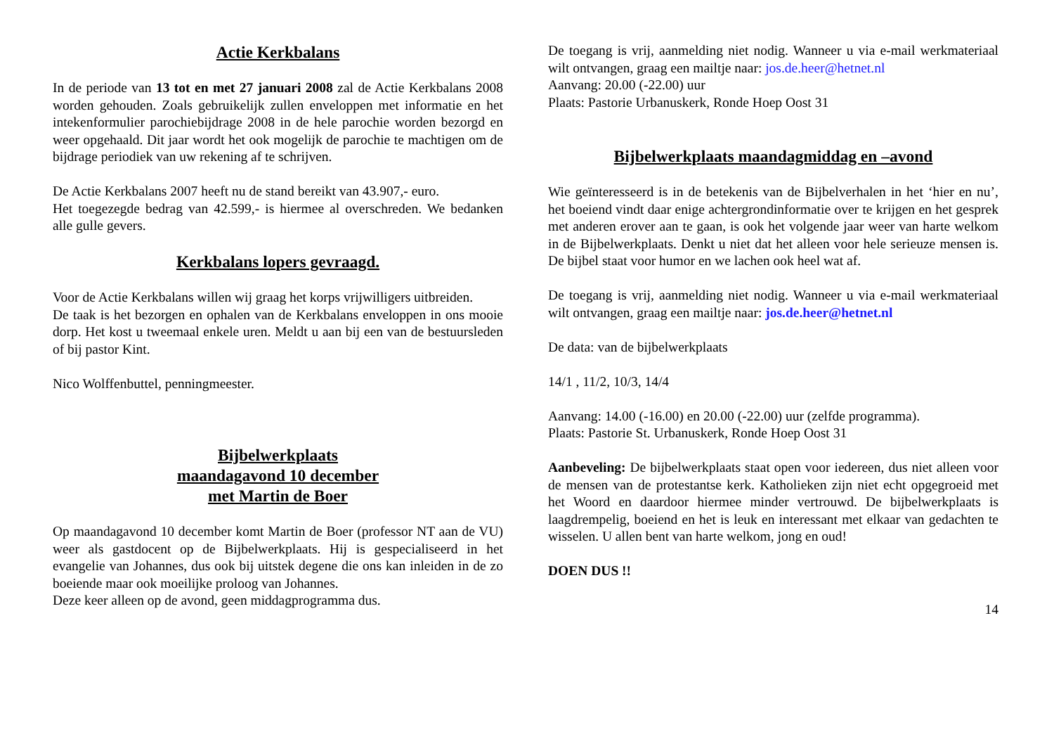Actie Kerkbalans
In de periode van 13 tot en met 27 januari 2008 zal de Actie Kerkbalans 2008 worden gehouden. Zoals gebruikelijk zullen enveloppen met informatie en het intekenformulier parochiebijdrage 2008 in de hele parochie worden bezorgd en weer opgehaald. Dit jaar wordt het ook mogelijk de parochie te machtigen om de bijdrage periodiek van uw rekening af te schrijven.
De Actie Kerkbalans 2007 heeft nu de stand bereikt van 43.907,- euro.
Het toegezegde bedrag van 42.599,- is hiermee al overschreden. We bedanken alle gulle gevers.
Kerkbalans lopers gevraagd.
Voor de Actie Kerkbalans willen wij graag het korps vrijwilligers uitbreiden.
De taak is het bezorgen en ophalen van de Kerkbalans enveloppen in ons mooie dorp. Het kost u tweemaal enkele uren. Meldt u aan bij een van de bestuursleden of bij pastor Kint.
Nico Wolffenbuttel, penningmeester.
Bijbelwerkplaats
maandagavond 10 december
met Martin de Boer
Op maandagavond 10 december komt Martin de Boer (professor NT aan de VU) weer als gastdocent op de Bijbelwerkplaats. Hij is gespecialiseerd in het evangelie van Johannes, dus ook bij uitstek degene die ons kan inleiden in de zo boeiende maar ook moeilijke proloog van Johannes.
Deze keer alleen op de avond, geen middagprogramma dus.
De toegang is vrij, aanmelding niet nodig. Wanneer u via e-mail werkmateriaal wilt ontvangen, graag een mailtje naar: jos.de.heer@hetnet.nl
Aanvang: 20.00 (-22.00) uur
Plaats: Pastorie Urbanuskerk, Ronde Hoep Oost 31
Bijbelwerkplaats maandagmiddag en –avond
Wie geïnteresseerd is in de betekenis van de Bijbelverhalen in het ‘hier en nu’, het boeiend vindt daar enige achtergrondinformatie over te krijgen en het gesprek met anderen erover aan te gaan, is ook het volgende jaar weer van harte welkom in de Bijbelwerkplaats. Denkt u niet dat het alleen voor hele serieuze mensen is. De bijbel staat voor humor en we lachen ook heel wat af.
De toegang is vrij, aanmelding niet nodig. Wanneer u via e-mail werkmateriaal wilt ontvangen, graag een mailtje naar: jos.de.heer@hetnet.nl
De data: van de bijbelwerkplaats
14/1 , 11/2, 10/3, 14/4
Aanvang: 14.00 (-16.00) en 20.00 (-22.00) uur (zelfde programma).
Plaats: Pastorie St. Urbanuskerk, Ronde Hoep Oost 31
Aanbeveling: De bijbelwerkplaats staat open voor iedereen, dus niet alleen voor de mensen van de protestantse kerk. Katholieken zijn niet echt opgegroeid met het Woord en daardoor hiermee minder vertrouwd. De bijbelwerkplaats is laagdrempelig, boeiend en het is leuk en interessant met elkaar van gedachten te wisselen. U allen bent van harte welkom, jong en oud!
DOEN DUS !!
14